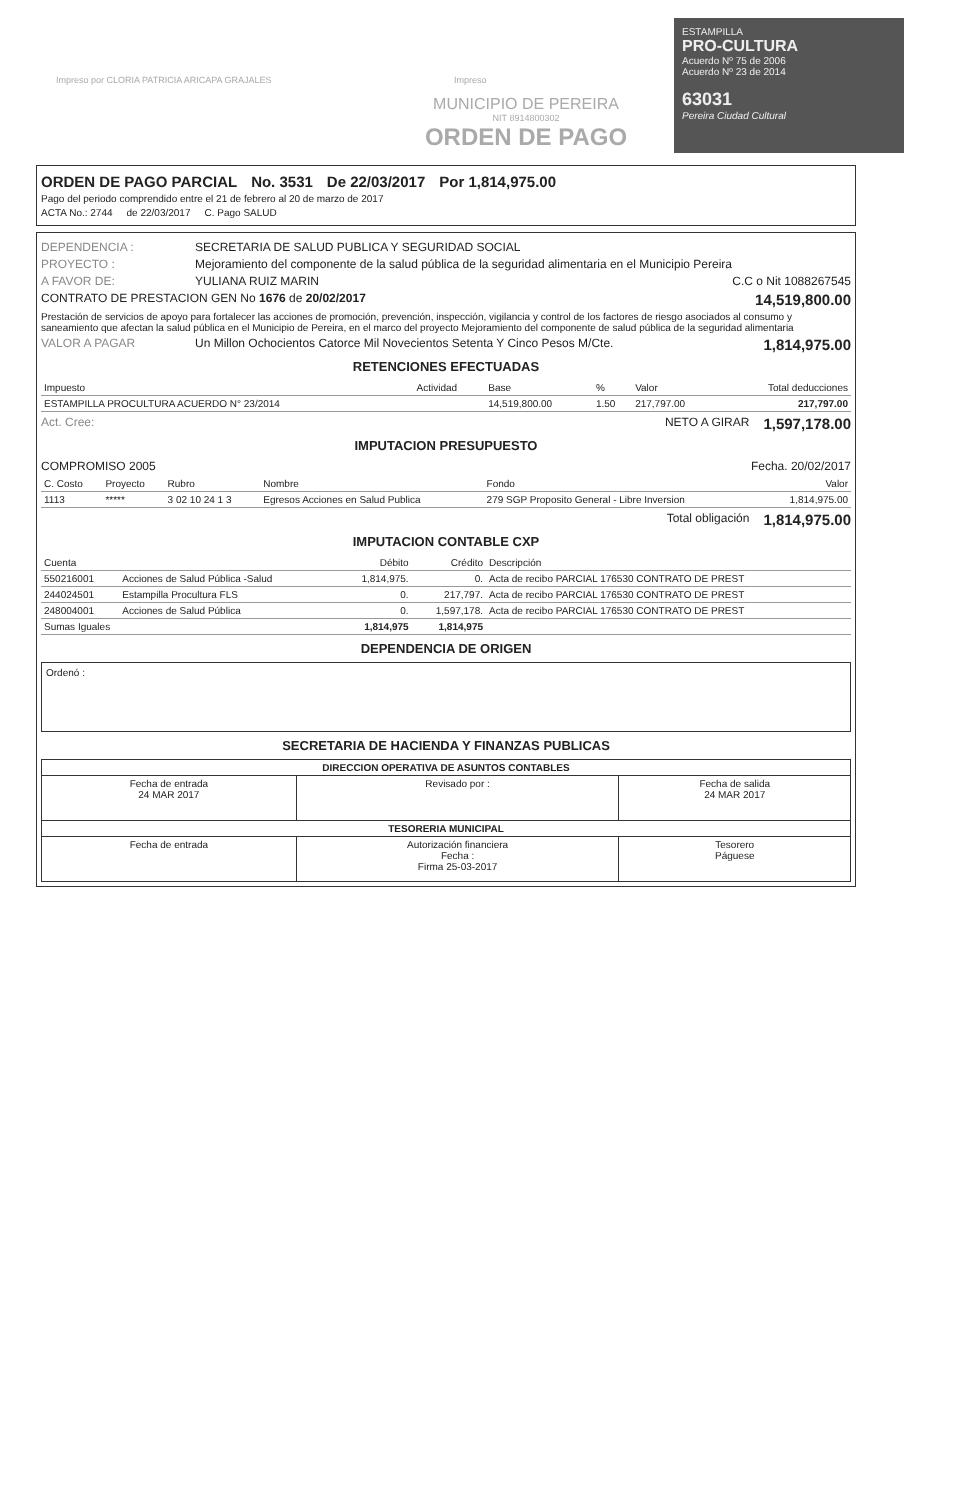Impreso por CLORIA PATRICIA ARICAPA GRAJALES Impreso
MUNICIPIO DE PEREIRA
NIT 8914800302
ORDEN DE PAGO
ESTAMPILLA
PRO-CULTURA
Acuerdo Nº 75 de 2006
Acuerdo Nº 23 de 2014
63031
Pereira Ciudad Cultural
ORDEN DE PAGO PARCIAL No. 3531 De 22/03/2017 Por 1,814,975.00
Pago del periodo comprendido entre el 21 de febrero al 20 de marzo de 2017
ACTA No.: 2744 de 22/03/2017 C. Pago SALUD
DEPENDENCIA : SECRETARIA DE SALUD PUBLICA Y SEGURIDAD SOCIAL
PROYECTO : Mejoramiento del componente de la salud pública de la seguridad alimentaria en el Municipio Pereira
A FAVOR DE: YULIANA RUIZ MARIN C.C o Nit 1088267545
CONTRATO DE PRESTACION GEN No 1676 de 20/02/2017 14,519,800.00
Prestación de servicios de apoyo para fortalecer las acciones de promoción, prevención, inspección, vigilancia y control de los factores de riesgo asociados al consumo y saneamiento que afectan la salud pública en el Municipio de Pereira, en el marco del proyecto Mejoramiento del componente de salud pública de la seguridad alimentaria
VALOR A PAGAR Un Millon Ochocientos Catorce Mil Novecientos Setenta Y Cinco Pesos M/Cte. 1,814,975.00
RETENCIONES EFECTUADAS
| Impuesto | Actividad | Base | % | Valor | Total deducciones |
| --- | --- | --- | --- | --- | --- |
| ESTAMPILLA PROCULTURA ACUERDO N° 23/2014 | | 14,519,800.00 | 1.50 | 217,797.00 | 217,797.00 |
Act. Cree: NETO A GIRAR 1,597,178.00
IMPUTACION PRESUPUESTO
COMPROMISO 2005 Fecha. 20/02/2017
| C. Costo | Proyecto | Rubro | Nombre | Fondo | Valor |
| --- | --- | --- | --- | --- | --- |
| 1113 | ***** | 3 02 10 24 1 3 | Egresos Acciones en Salud Publica | 279 SGP Proposito General - Libre Inversion | 1,814,975.00 |
Total obligación 1,814,975.00
IMPUTACION CONTABLE CXP
| Cuenta | | Débito | Crédito | Descripción |
| --- | --- | --- | --- | --- |
| 550216001 | Acciones de Salud Pública -Salud | 1,814,975. | 0. | Acta de recibo PARCIAL 176530 CONTRATO DE PREST |
| 244024501 | Estampilla Procultura FLS | 0. | 217,797. | Acta de recibo PARCIAL 176530 CONTRATO DE PREST |
| 248004001 | Acciones de Salud Pública | 0. | 1,597,178. | Acta de recibo PARCIAL 176530 CONTRATO DE PREST |
| Sumas Iguales | | 1,814,975 | 1,814,975 | |
DEPENDENCIA DE ORIGEN
Ordenó :
SECRETARIA DE HACIENDA Y FINANZAS PUBLICAS
| DIRECCION OPERATIVA DE ASUNTOS CONTABLES | | |
| Fecha de entrada 24 MAR 2017 | Revisado por : | Fecha de salida 24 MAR 2017 |
| TESORERIA MUNICIPAL | | |
| Fecha de entrada | Autorización financiera Fecha : Firma 25-03-2017 | Tesorero Páguese |